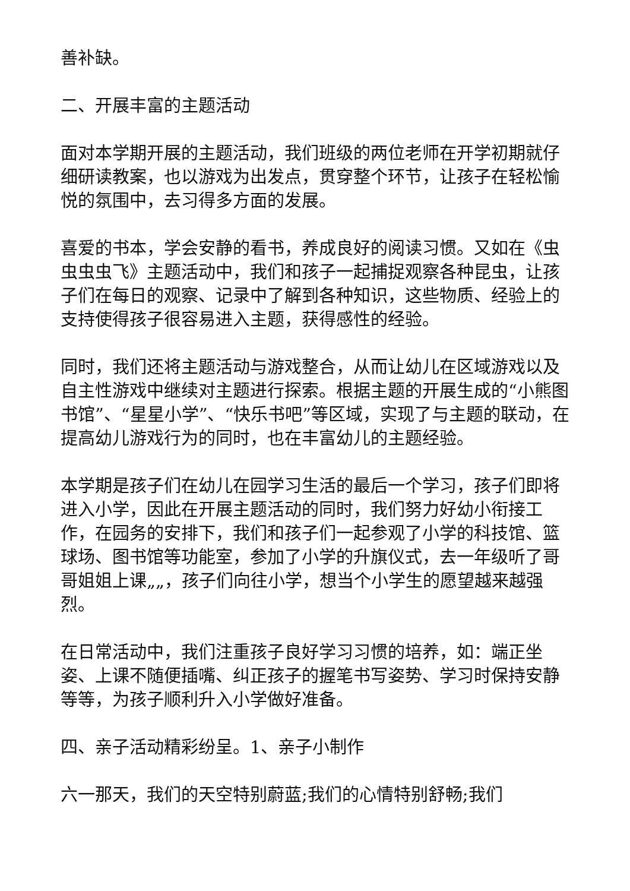善补缺。
二、开展丰富的主题活动
面对本学期开展的主题活动，我们班级的两位老师在开学初期就仔细研读教案，也以游戏为出发点，贯穿整个环节，让孩子在轻松愉悦的氛围中，去习得多方面的发展。
喜爱的书本，学会安静的看书，养成良好的阅读习惯。又如在《虫虫虫虫飞》主题活动中，我们和孩子一起捕捉观察各种昆虫，让孩子们在每日的观察、记录中了解到各种知识，这些物质、经验上的支持使得孩子很容易进入主题，获得感性的经验。
同时，我们还将主题活动与游戏整合，从而让幼儿在区域游戏以及自主性游戏中继续对主题进行探索。根据主题的开展生成的“小熊图书馆”、“星星小学”、“快乐书吧”等区域，实现了与主题的联动，在提高幼儿游戏行为的同时，也在丰富幼儿的主题经验。
本学期是孩子们在幼儿在园学习生活的最后一个学习，孩子们即将进入小学，因此在开展主题活动的同时，我们努力好幼小衔接工作，在园务的安排下，我们和孩子们一起参观了小学的科技馆、篮球场、图书馆等功能室，参加了小学的升旗仪式，去一年级听了哥哥姐姐上课„„，孩子们向往小学，想当个小学生的愿望越来越强烈。
在日常活动中，我们注重孩子良好学习习惯的培养，如：端正坐姿、上课不随便插嘴、纠正孩子的握笔书写姿势、学习时保持安静等等，为孩子顺利升入小学做好准备。
四、亲子活动精彩纷呈。1、亲子小制作
六一那天，我们的天空特别蔚蓝;我们的心情特别舒畅;我们